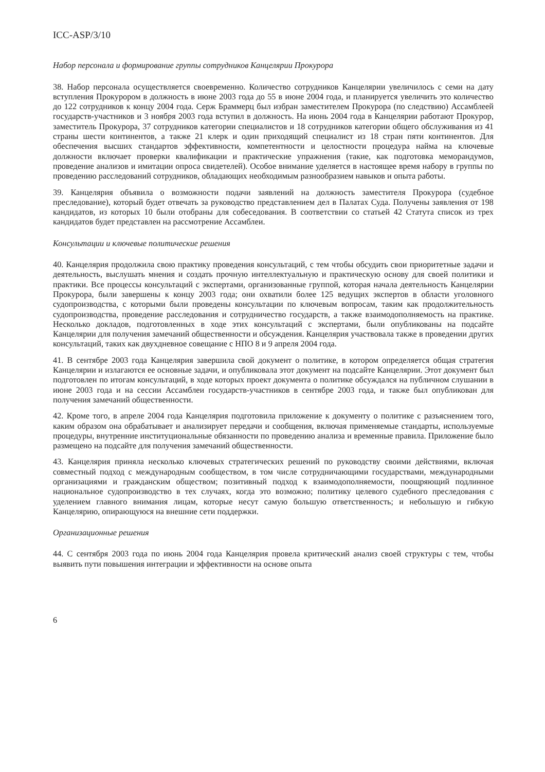ICC-ASP/3/10
Набор персонала и формирование группы сотрудников Канцелярии Прокурора
38. Набор персонала осуществляется своевременно. Количество сотрудников Канцелярии увеличилось с семи на дату вступления Прокурором в должность в июне 2003 года до 55 в июне 2004 года, и планируется увеличить это количество до 122 сотрудников к концу 2004 года. Серж Браммерц был избран заместителем Прокурора (по следствию) Ассамблеей государств-участников и 3 ноября 2003 года вступил в должность. На июнь 2004 года в Канцелярии работают Прокурор, заместитель Прокурора, 37 сотрудников категории специалистов и 18 сотрудников категории общего обслуживания из 41 страны шести континентов, а также 21 клерк и один приходящий специалист из 18 стран пяти континентов. Для обеспечения высших стандартов эффективности, компетентности и целостности процедура найма на ключевые должности включает проверки квалификации и практические упражнения (такие, как подготовка меморандумов, проведение анализов и имитации опроса свидетелей). Особое внимание уделяется в настоящее время набору в группы по проведению расследований сотрудников, обладающих необходимым разнообразием навыков и опыта работы.
39. Канцелярия объявила о возможности подачи заявлений на должность заместителя Прокурора (судебное преследование), который будет отвечать за руководство представлением дел в Палатах Суда. Получены заявления от 198 кандидатов, из которых 10 были отобраны для собеседования. В соответствии со статьей 42 Статута список из трех кандидатов будет представлен на рассмотрение Ассамблеи.
Консультации и ключевые политические решения
40. Канцелярия продолжила свою практику проведения консультаций, с тем чтобы обсудить свои приоритетные задачи и деятельность, выслушать мнения и создать прочную интеллектуальную и практическую основу для своей политики и практики. Все процессы консультаций с экспертами, организованные группой, которая начала деятельность Канцелярии Прокурора, были завершены к концу 2003 года; они охватили более 125 ведущих экспертов в области уголовного судопроизводства, с которыми были проведены консультации по ключевым вопросам, таким как продолжительность судопроизводства, проведение расследования и сотрудничество государств, а также взаимодополняемость на практике. Несколько докладов, подготовленных в ходе этих консультаций с экспертами, были опубликованы на подсайте Канцелярии для получения замечаний общественности и обсуждения. Канцелярия участвовала также в проведении других консультаций, таких как двухдневное совещание с НПО 8 и 9 апреля 2004 года.
41. В сентябре 2003 года Канцелярия завершила свой документ о политике, в котором определяется общая стратегия Канцелярии и излагаются ее основные задачи, и опубликовала этот документ на подсайте Канцелярии. Этот документ был подготовлен по итогам консультаций, в ходе которых проект документа о политике обсуждался на публичном слушании в июне 2003 года и на сессии Ассамблеи государств-участников в сентябре 2003 года, и также был опубликован для получения замечаний общественности.
42. Кроме того, в апреле 2004 года Канцелярия подготовила приложение к документу о политике с разъяснением того, каким образом она обрабатывает и анализирует передачи и сообщения, включая применяемые стандарты, используемые процедуры, внутренние институциональные обязанности по проведению анализа и временные правила. Приложение было размещено на подсайте для получения замечаний общественности.
43. Канцелярия приняла несколько ключевых стратегических решений по руководству своими действиями, включая совместный подход с международным сообществом, в том числе сотрудничающими государствами, международными организациями и гражданским обществом; позитивный подход к взаимодополняемости, поощряющий подлинное национальное судопроизводство в тех случаях, когда это возможно; политику целевого судебного преследования с уделением главного внимания лицам, которые несут самую большую ответственность; и небольшую и гибкую Канцелярию, опирающуюся на внешние сети поддержки.
Организационные решения
44. С сентября 2003 года по июнь 2004 года Канцелярия провела критический анализ своей структуры с тем, чтобы выявить пути повышения интеграции и эффективности на основе опыта
6